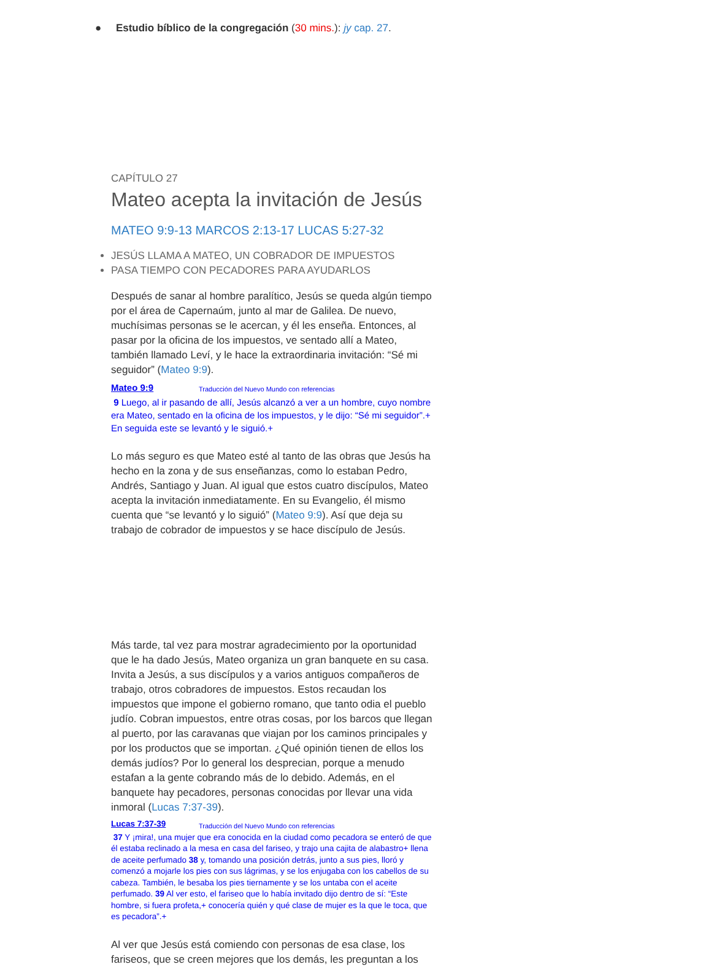● Estudio bíblico de la congregación (30 mins.): jy cap. 27.
CAPÍTULO 27
Mateo acepta la invitación de Jesús
MATEO 9:9-13 MARCOS 2:13-17 LUCAS 5:27-32
JESÚS LLAMA A MATEO, UN COBRADOR DE IMPUESTOS
PASA TIEMPO CON PECADORES PARA AYUDARLOS
Después de sanar al hombre paralítico, Jesús se queda algún tiempo por el área de Capernaúm, junto al mar de Galilea. De nuevo, muchísimas personas se le acercan, y él les enseña. Entonces, al pasar por la oficina de los impuestos, ve sentado allí a Mateo, también llamado Leví, y le hace la extraordinaria invitación: “Sé mi seguidor” (Mateo 9:9).
Mateo 9:9 Traducción del Nuevo Mundo con referencias
9 Luego, al ir pasando de allí, Jesús alcanzó a ver a un hombre, cuyo nombre era Mateo, sentado en la oficina de los impuestos, y le dijo: “Sé mi seguidor”.+ En seguida este se levantó y le siguió.+
Lo más seguro es que Mateo esté al tanto de las obras que Jesús ha hecho en la zona y de sus enseñanzas, como lo estaban Pedro, Andrés, Santiago y Juan. Al igual que estos cuatro discípulos, Mateo acepta la invitación inmediatamente. En su Evangelio, él mismo cuenta que “se levantó y lo siguió” (Mateo 9:9). Así que deja su trabajo de cobrador de impuestos y se hace discípulo de Jesús.
Más tarde, tal vez para mostrar agradecimiento por la oportunidad que le ha dado Jesús, Mateo organiza un gran banquete en su casa. Invita a Jesús, a sus discípulos y a varios antiguos compañeros de trabajo, otros cobradores de impuestos. Estos recaudan los impuestos que impone el gobierno romano, que tanto odia el pueblo judío. Cobran impuestos, entre otras cosas, por los barcos que llegan al puerto, por las caravanas que viajan por los caminos principales y por los productos que se importan. ¿Qué opinión tienen de ellos los demás judíos? Por lo general los desprecian, porque a menudo estafan a la gente cobrando más de lo debido. Además, en el banquete hay pecadores, personas conocidas por llevar una vida inmoral (Lucas 7:37-39).
Lucas 7:37-39 Traducción del Nuevo Mundo con referencias
37 Y ¡mira!, una mujer que era conocida en la ciudad como pecadora se enteró de que él estaba reclinado a la mesa en casa del fariseo, y trajo una cajita de alabastro+ llena de aceite perfumado 38 y, tomando una posición detrás, junto a sus pies, lloró y comenzó a mojarle los pies con sus lágrimas, y se los enjugaba con los cabellos de su cabeza. También, le besaba los pies tiernamente y se los untaba con el aceite perfumado. 39 Al ver esto, el fariseo que lo había invitado dijo dentro de sí: “Este hombre, si fuera profeta,+ conocería quién y qué clase de mujer es la que le toca, que es pecadora”.+
Al ver que Jesús está comiendo con personas de esa clase, los fariseos, que se creen mejores que los demás, les preguntan a los